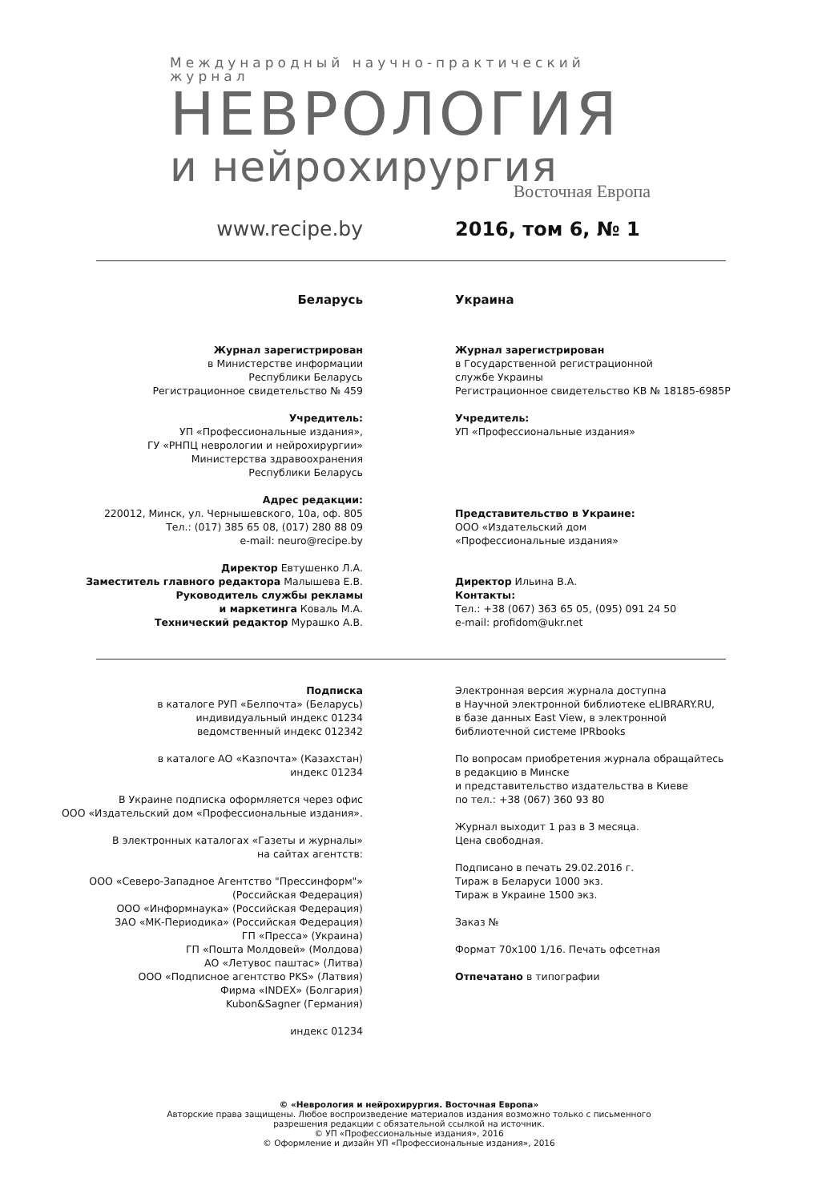Международный научно-практический журнал
НЕВРОЛОГИЯ
и нейрохирургия
Восточная Европа
www.recipe.by 2016, том 6, № 1
Беларусь Украина
Журнал зарегистрирован
в Министерстве информации
Республики Беларусь
Регистрационное свидетельство № 459
Учредитель:
УП «Профессиональные издания»,
ГУ «РНПЦ неврологии и нейрохирургии»
Министерства здравоохранения
Республики Беларусь
Адрес редакции:
220012, Минск, ул. Чернышевского, 10а, оф. 805
Тел.: (017) 385 65 08, (017) 280 88 09
e-mail: neuro@recipe.by
Директор Евтушенко Л.А.
Заместитель главного редактора Малышева Е.В.
Руководитель службы рекламы
и маркетинга Коваль М.А.
Технический редактор Мурашко А.В.
Журнал зарегистрирован
в Государственной регистрационной
службе Украины
Регистрационное свидетельство КВ № 18185-6985Р
Учредитель:
УП «Профессиональные издания»
Представительство в Украине:
ООО «Издательский дом
«Профессиональные издания»
Директор Ильина В.А.
Контакты:
Тел.: +38 (067) 363 65 05, (095) 091 24 50
e-mail: profidom@ukr.net
Подписка
в каталоге РУП «Белпочта» (Беларусь)
индивидуальный индекс 01234
ведомственный индекс 012342
в каталоге АО «Казпочта» (Казахстан)
индекс 01234
В Украине подписка оформляется через офис
ООО «Издательский дом «Профессиональные издания».
В электронных каталогах «Газеты и журналы»
на сайтах агентств:
ООО «Северо-Западное Агентство "Прессинформ"»
(Российская Федерация)
ООО «Информнаука» (Российская Федерация)
ЗАО «МК-Периодика» (Российская Федерация)
ГП «Пресса» (Украина)
ГП «Пошта Молдовей» (Молдова)
АО «Летувос паштас» (Литва)
ООО «Подписное агентство PKS» (Латвия)
Фирма «INDEX» (Болгария)
Kubon&Sagner (Германия)
индекс 01234
Электронная версия журнала доступна
в Научной электронной библиотеке eLIBRARY.RU,
в базе данных East View, в электронной
библиотечной системе IPRbooks
По вопросам приобретения журнала обращайтесь
в редакцию в Минске
и представительство издательства в Киеве
по тел.: +38 (067) 360 93 80
Журнал выходит 1 раз в 3 месяца.
Цена свободная.
Подписано в печать 29.02.2016 г.
Тираж в Беларуси 1000 экз.
Тираж в Украине 1500 экз.
Заказ №
Формат 70х100 1/16. Печать офсетная
Отпечатано в типографии
© «Неврология и нейрохирургия. Восточная Европа»
Авторские права защищены. Любое воспроизведение материалов издания возможно только с письменного
разрешения редакции с обязательной ссылкой на источник.
© УП «Профессиональные издания», 2016
© Оформление и дизайн УП «Профессиональные издания», 2016